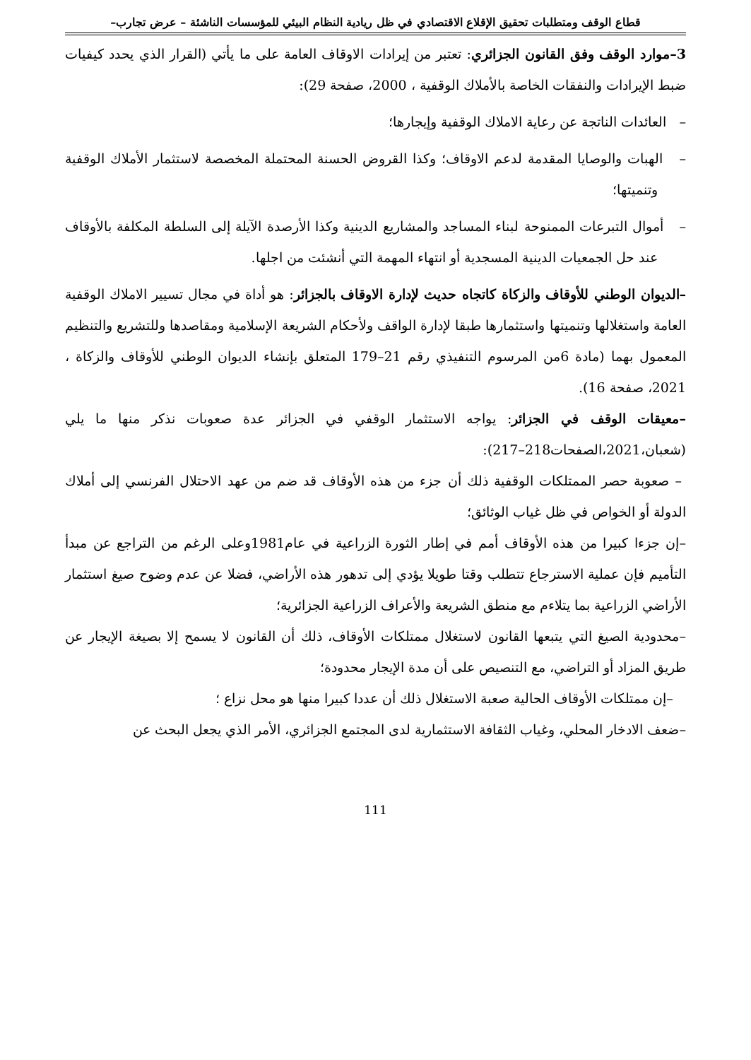قطاع الوقف ومتطلبات تحقيق الإقلاع الاقتصادي في ظل ريادية النظام البيئي للمؤسسات الناشئة – عرض تجارب–
3–موارد الوقف وفق القانون الجزائري: تعتبر من إيرادات الاوقاف العامة على ما يأتي (القرار الذي يحدد كيفيات ضبط الإيرادات والنفقات الخاصة بالأملاك الوقفية ، 2000، صفحة 29):
– العائدات الناتجة عن رعاية الاملاك الوقفية وإيجارها؛
– الهبات والوصايا المقدمة لدعم الاوقاف؛ وكذا القروض الحسنة المحتملة المخصصة لاستثمار الأملاك الوقفية وتنميتها؛
– أموال التبرعات الممنوحة لبناء المساجد والمشاريع الدينية وكذا الأرصدة الآيلة إلى السلطة المكلفة بالأوقاف عند حل الجمعيات الدينية المسجدية أو انتهاء المهمة التي أنشئت من اجلها.
–الديوان الوطني للأوقاف والزكاة كاتجاه حديث لإدارة الاوقاف بالجزائر: هو أداة في مجال تسيير الاملاك الوقفية العامة واستغلالها وتنميتها واستثمارها طبقا لإدارة الواقف ولأحكام الشريعة الإسلامية ومقاصدها وللتشريع والتنظيم المعمول بهما (مادة 6من المرسوم التنفيذي رقم 21–179 المتعلق بإنشاء الديوان الوطني للأوقاف والزكاة ، 2021، صفحة 16).
–معيقات الوقف في الجزائر: يواجه الاستثمار الوقفي في الجزائر عدة صعوبات نذكر منها ما يلي (شعبان،2021،الصفحات218–217):
– صعوبة حصر الممتلكات الوقفية ذلك أن جزء من هذه الأوقاف قد ضم من عهد الاحتلال الفرنسي إلى أملاك الدولة أو الخواص في ظل غياب الوثائق؛
–إن جزءا كبيرا من هذه الأوقاف أمم في إطار الثورة الزراعية في عام1981وعلى الرغم من التراجع عن مبدأ التأميم فإن عملية الاسترجاع تتطلب وقتا طويلا يؤدي إلى تدهور هذه الأراضي، فضلا عن عدم وضوح صيغ استثمار الأراضي الزراعية بما يتلاءم مع منطق الشريعة والأعراف الزراعية الجزائرية؛
–محدودية الصيغ التي يتبعها القانون لاستغلال ممتلكات الأوقاف، ذلك أن القانون لا يسمح إلا بصيغة الإيجار عن طريق المزاد أو التراضي، مع التنصيص على أن مدة الإيجار محدودة؛
–إن ممتلكات الأوقاف الحالية صعبة الاستغلال ذلك أن عددا كبيرا منها هو محل نزاع ؛
–ضعف الادخار المحلي، وغياب الثقافة الاستثمارية لدى المجتمع الجزائري، الأمر الذي يجعل البحث عن
111